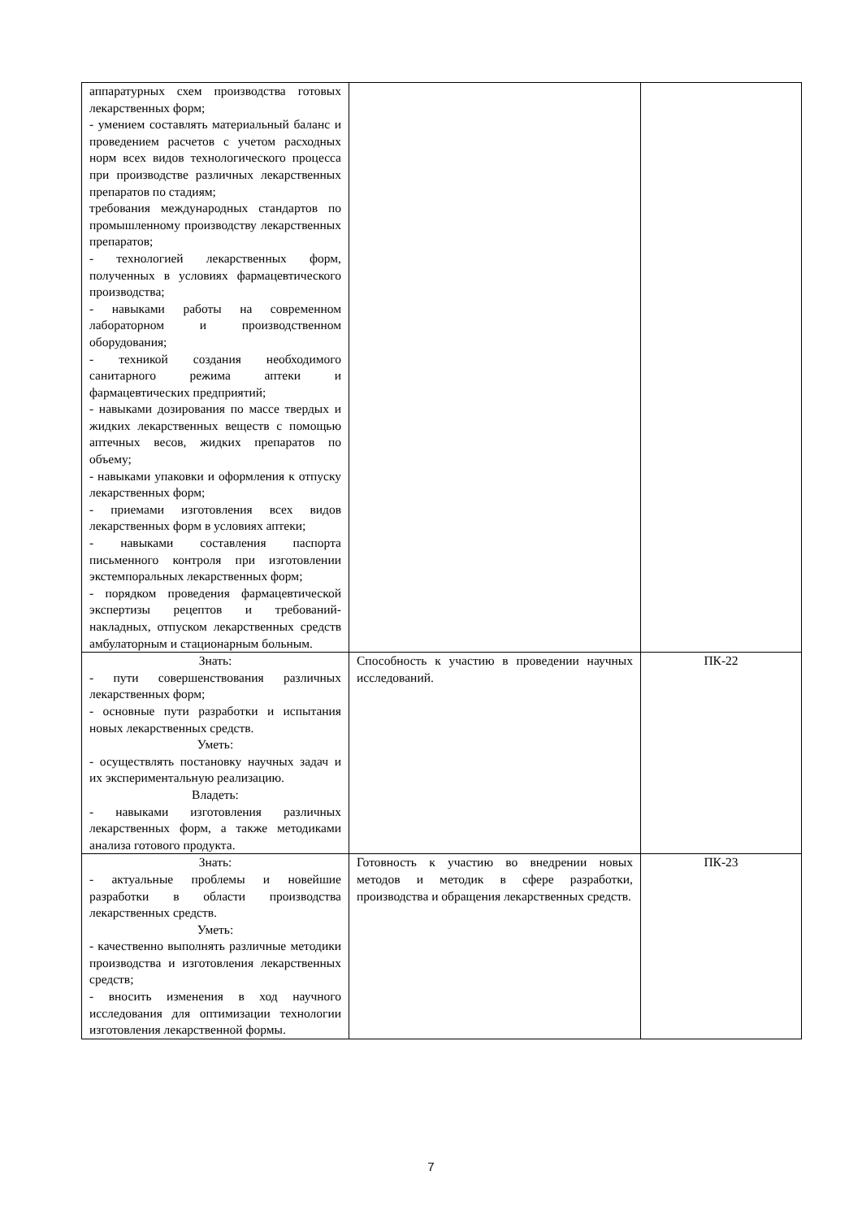| аппаратурных схем производства готовых лекарственных форм; - умением составлять материальный баланс и проведением расчетов с учетом расходных норм всех видов технологического процесса при производстве различных лекарственных препаратов по стадиям; требования международных стандартов по промышленному производству лекарственных препаратов; - технологией лекарственных форм, полученных в условиях фармацевтического производства; - навыками работы на современном лабораторном и производственном оборудования; - техникой создания необходимого санитарного режима аптеки и фармацевтических предприятий; - навыками дозирования по массе твердых и жидких лекарственных веществ с помощью аптечных весов, жидких препаратов по объему; - навыками упаковки и оформления к отпуску лекарственных форм; - приемами изготовления всех видов лекарственных форм в условиях аптеки; - навыками составления паспорта письменного контроля при изготовлении экстемпоральных лекарственных форм; - порядком проведения фармацевтической экспертизы рецептов и требований-накладных, отпуском лекарственных средств амбулаторным и стационарным больным. | | |
| Знать: - пути совершенствования различных лекарственных форм; - основные пути разработки и испытания новых лекарственных средств. Уметь: - осуществлять постановку научных задач и их экспериментальную реализацию. Владеть: - навыками изготовления различных лекарственных форм, а также методиками анализа готового продукта. | Способность к участию в проведении научных исследований. | ПК-22 |
| Знать: - актуальные проблемы и новейшие разработки в области производства лекарственных средств. Уметь: - качественно выполнять различные методики производства и изготовления лекарственных средств; - вносить изменения в ход научного исследования для оптимизации технологии изготовления лекарственной формы. | Готовность к участию во внедрении новых методов и методик в сфере разработки, производства и обращения лекарственных средств. | ПК-23 |
7